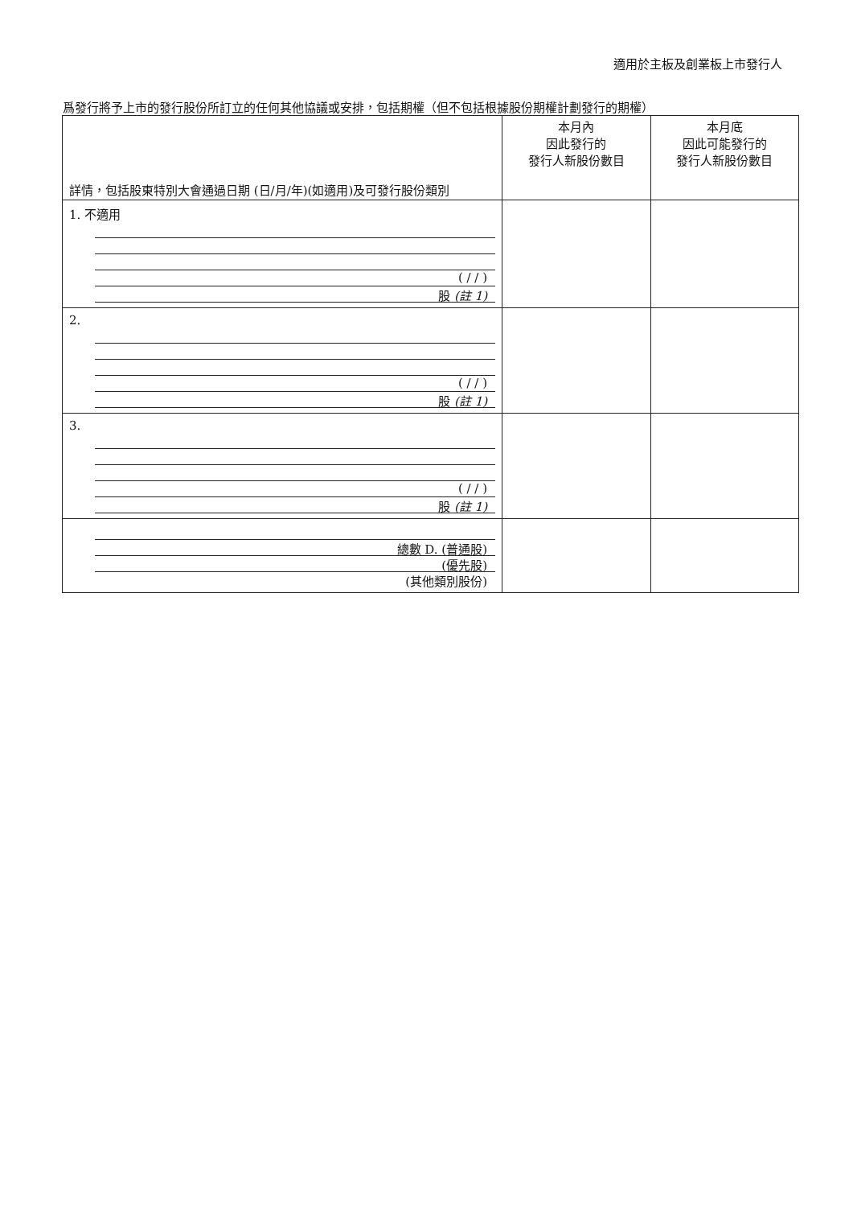適用於主板及創業板上市發行人
爲發行將予上市的發行股份所訂立的任何其他協議或安排，包括期權（但不包括根據股份期權計劃發行的期權）
| 詳情，包括股東特別大會通過日期 (日/月/年)(如適用)及可發行股份類別 | 本月內 因此發行的 發行人新股份數目 | 本月底 因此可能發行的 發行人新股份數目 |
| --- | --- | --- |
| 1. 不適用 ( / / ) 股 (註 1) | | |
| 2. ( / / ) 股 (註 1) | | |
| 3. ( / / ) 股 (註 1) | | |
| 總數 D. (普通股) (優先股) (其他類別股份) | | |